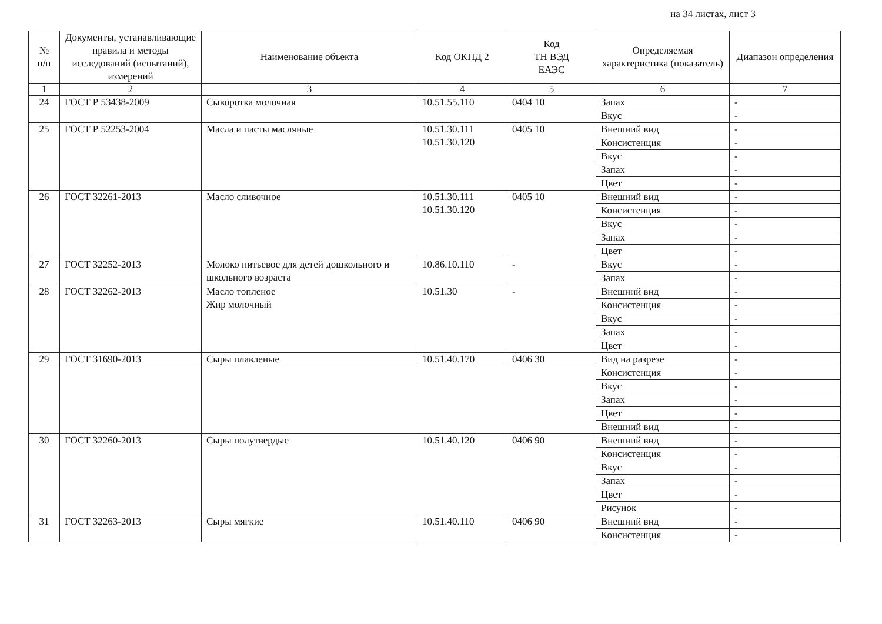на 34 листах, лист 3
| № п/п | Документы, устанавливающие правила и методы исследований (испытаний), измерений | Наименование объекта | Код ОКПД 2 | Код ТН ВЭД ЕАЭС | Определяемая характеристика (показатель) | Диапазон определения |
| --- | --- | --- | --- | --- | --- | --- |
| 1 | 2 | 3 | 4 | 5 | 6 | 7 |
| 24 | ГОСТ Р 53438-2009 | Сыворотка молочная | 10.51.55.110 | 0404 10 | Запах | - |
| | | | | | Вкус | - |
| 25 | ГОСТ Р 52253-2004 | Масла и пасты масляные | 10.51.30.111 10.51.30.120 | 0405 10 | Внешний вид | - |
| | | | | | Консистенция | - |
| | | | | | Вкус | - |
| | | | | | Запах | - |
| | | | | | Цвет | - |
| 26 | ГОСТ 32261-2013 | Масло сливочное | 10.51.30.111 10.51.30.120 | 0405 10 | Внешний вид | - |
| | | | | | Консистенция | - |
| | | | | | Вкус | - |
| | | | | | Запах | - |
| | | | | | Цвет | - |
| 27 | ГОСТ 32252-2013 | Молоко питьевое для детей дошкольного и школьного возраста | 10.86.10.110 | - | Вкус | - |
| | | | | | Запах | - |
| 28 | ГОСТ 32262-2013 | Масло топленое Жир молочный | 10.51.30 | - | Внешний вид | - |
| | | | | | Консистенция | - |
| | | | | | Вкус | - |
| | | | | | Запах | - |
| | | | | | Цвет | - |
| 29 | ГОСТ 31690-2013 | Сыры плавленые | 10.51.40.170 | 0406 30 | Вид на разрезе | - |
| | | | | | Консистенция | - |
| | | | | | Вкус | - |
| | | | | | Запах | - |
| | | | | | Цвет | - |
| | | | | | Внешний вид | - |
| 30 | ГОСТ 32260-2013 | Сыры полутвердые | 10.51.40.120 | 0406 90 | Внешний вид | - |
| | | | | | Консистенция | - |
| | | | | | Вкус | - |
| | | | | | Запах | - |
| | | | | | Цвет | - |
| | | | | | Рисунок | - |
| 31 | ГОСТ 32263-2013 | Сыры мягкие | 10.51.40.110 | 0406 90 | Внешний вид | - |
| | | | | | Консистенция | - |